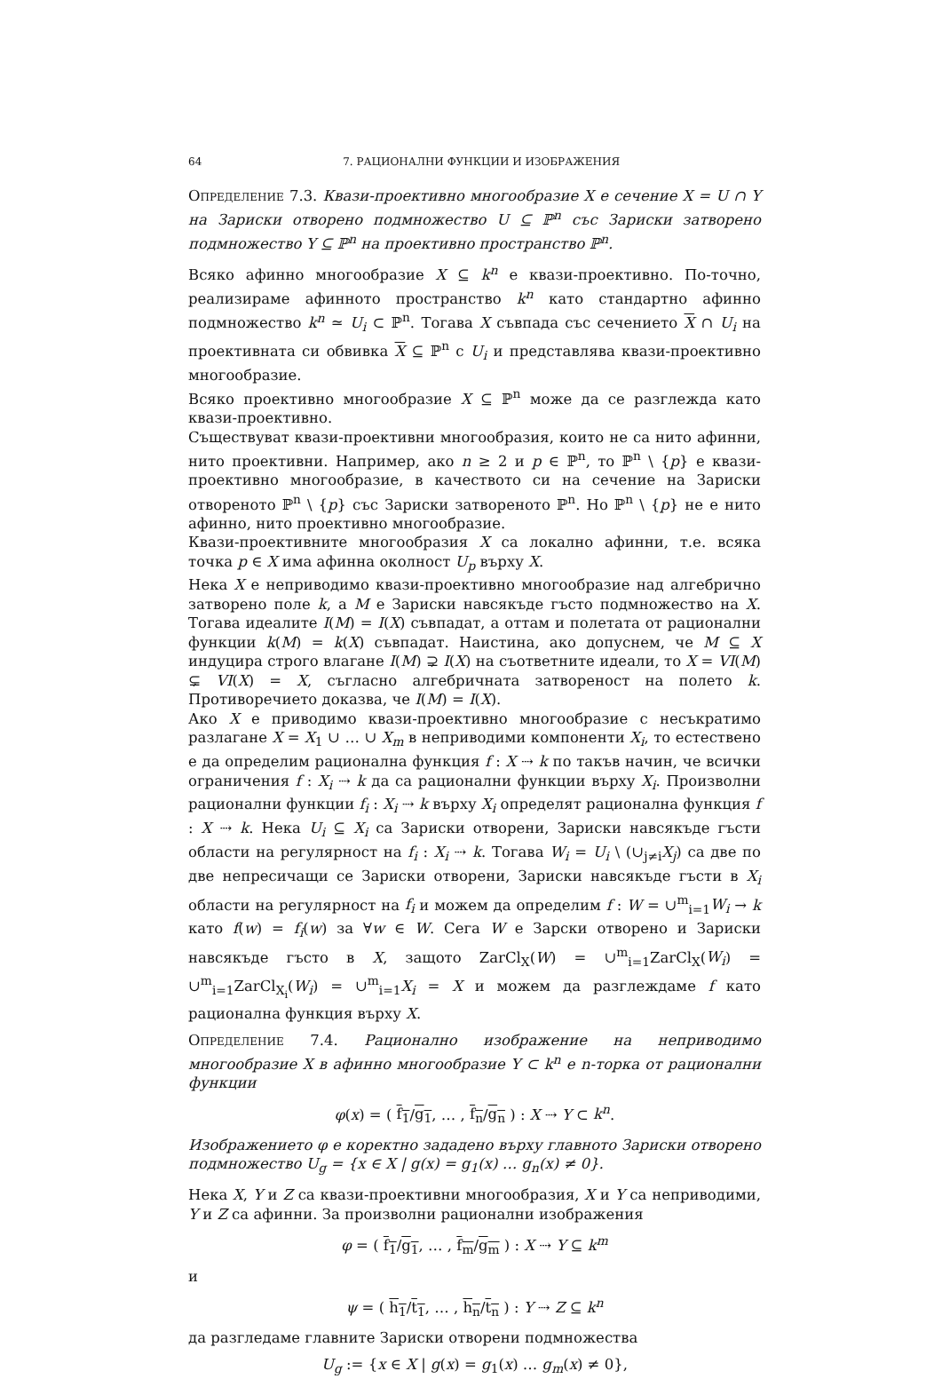64 7. РАЦИОНАЛНИ ФУНКЦИИ И ИЗОБРАЖЕНИЯ
Определение 7.3. Квази-проективно многообразие X е сечение X = U ∩ Y на Зариски отворено подмножество U ⊆ ℙ<sup>n</sup> със Зариски затворено подмножество Y ⊆ ℙ<sup>n</sup> на проективно пространство ℙ<sup>n</sup>.
Всяко афинно многообразие X ⊆ k<sup>n</sup> е квази-проективно. По-точно, реализираме афинното пространство k<sup>n</sup> като стандартно афинно подмножество k<sup>n</sup> ≃ U<sub>i</sub> ⊂ ℙ<sup>n</sup>. Тогава X съвпада със сечението X ∩ U<sub>i</sub> на проективната си обвивка X ⊆ ℙ<sup>n</sup> с U<sub>i</sub> и представлява квази-проективно многообразие.
Всяко проективно многообразие X ⊆ ℙ<sup>n</sup> може да се разглежда като квази-проективно.
Съществуват квази-проективни многообразия, които не са нито афинни, нито проективни. Например, ако n ≥ 2 и p ∈ ℙ<sup>n</sup>, то ℙ<sup>n</sup> \ {p} е квази-проективно многообразие, в качеството си на сечение на Зариски отвореното ℙ<sup>n</sup> \ {p} със Зариски затвореното ℙ<sup>n</sup>. Но ℙ<sup>n</sup> \ {p} не е нито афинно, нито проективно многообразие.
Квази-проективните многообразия X са локално афинни, т.е. всяка точка p ∈ X има афинна околност U<sub>p</sub> върху X.
Нека X е неприводимо квази-проективно многообразие над алгебрично затворено поле k, а M е Зариски навсякъде гъсто подмножество на X. Тогава идеалите I(M) = I(X) съвпадат, а оттам и полетата от рационални функции k(M) = k(X) съвпадат. Наистина, ако допуснем, че M ⊆ X индуцира строго влагане I(M) ⊋ I(X) на съответните идеали, то X = VI(M) ⊊ VI(X) = X, съгласно алгебричната затвореност на полето k. Противоречието доказва, че I(M) = I(X).
Ако X е приводимо квази-проективно многообразие с несъкратимо разлагане X = X<sub>1</sub> ∪ … ∪ X<sub>m</sub> в неприводими компоненти X<sub>i</sub>, то естествено е да определим рационална функция f : X ⇢ k по такъв начин, че всички ограничения f : X<sub>i</sub> ⇢ k да са рационални функции върху X<sub>i</sub>. Произволни рационални функции f<sub>i</sub> : X<sub>i</sub> ⇢ k върху X<sub>i</sub> определят рационална функция f : X ⇢ k. Нека U<sub>i</sub> ⊆ X<sub>i</sub> са Зариски отворени, Зариски навсякъде гъсти области на регулярност на f<sub>i</sub> : X<sub>i</sub> ⇢ k. Тогава W<sub>i</sub> = U<sub>i</sub> \ (∪<sub>j≠i</sub>X<sub>j</sub>) са две по две непресичащи се Зариски отворени, Зариски навсякъде гъсти в X<sub>i</sub> области на регулярност на f<sub>i</sub> и можем да определим f : W = ∪<sup>m</sup><sub>i=1</sub>W<sub>i</sub> → k като f(w) = f<sub>i</sub>(w) за ∀w ∈ W. Сега W е Зарски отворено и Зариски навсякъде гъсто в X, защото ZarCl<sub>X</sub>(W) = ∪<sup>m</sup><sub>i=1</sub>ZarCl<sub>X</sub>(W<sub>i</sub>) = ∪<sup>m</sup><sub>i=1</sub>ZarCl<sub>X<sub>i</sub></sub>(W<sub>i</sub>) = ∪<sup>m</sup><sub>i=1</sub>X<sub>i</sub> = X и можем да разглеждаме f като рационална функция върху X.
Определение 7.4. Рационално изображение на неприводимо многообразие X в афинно многообразие Y ⊂ k<sup>n</sup> е n-торка от рационални функции
φ(x) = ( f<sub>1</sub>/g<sub>1</sub>, … , f<sub>n</sub>/g<sub>n</sub> ) : X ⇢ Y ⊂ k<sup>n</sup>.
Изображението φ е коректно зададено върху главното Зариски отворено подмножество U<sub>g</sub> = {x ∈ X | g(x) = g<sub>1</sub>(x) … g<sub>n</sub>(x) ≠ 0}.
Нека X, Y и Z са квази-проективни многообразия, X и Y са неприводими, Y и Z са афинни. За произволни рационални изображения
φ = ( f<sub>1</sub>/g<sub>1</sub>, … , f<sub>m</sub>/g<sub>m</sub> ) : X ⇢ Y ⊆ k<sup>m</sup>
и
ψ = ( h<sub>1</sub>/t<sub>1</sub>, … , h<sub>n</sub>/t<sub>n</sub> ) : Y ⇢ Z ⊆ k<sup>n</sup>
да разгледаме главните Зариски отворени подмножества
U<sub>g</sub> := {x ∈ X | g(x) = g<sub>1</sub>(x) … g<sub>m</sub>(x) ≠ 0},